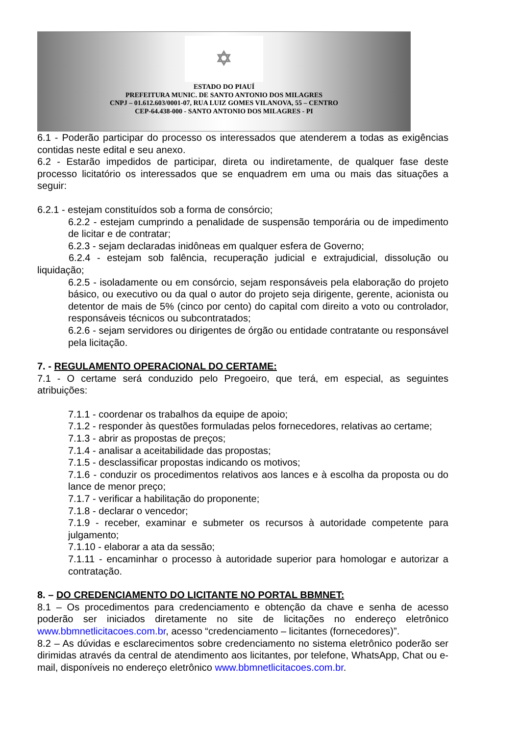✡
ESTADO DO PIAUÍ
PREFEITURA MUNIC. DE SANTO ANTONIO DOS MILAGRES
CNPJ – 01.612.603/0001-07, RUA LUIZ GOMES VILANOVA, 55 – CENTRO
CEP-64.438-000 - SANTO ANTONIO DOS MILAGRES - PI
6.1 - Poderão participar do processo os interessados que atenderem a todas as exigências contidas neste edital e seu anexo.
6.2 - Estarão impedidos de participar, direta ou indiretamente, de qualquer fase deste processo licitatório os interessados que se enquadrem em uma ou mais das situações a seguir:
6.2.1 - estejam constituídos sob a forma de consórcio;
6.2.2 - estejam cumprindo a penalidade de suspensão temporária ou de impedimento de licitar e de contratar;
6.2.3 - sejam declaradas inidôneas em qualquer esfera de Governo;
6.2.4 - estejam sob falência, recuperação judicial e extrajudicial, dissolução ou liquidação;
6.2.5 - isoladamente ou em consórcio, sejam responsáveis pela elaboração do projeto básico, ou executivo ou da qual o autor do projeto seja dirigente, gerente, acionista ou detentor de mais de 5% (cinco por cento) do capital com direito a voto ou controlador, responsáveis técnicos ou subcontratados;
6.2.6 - sejam servidores ou dirigentes de órgão ou entidade contratante ou responsável pela licitação.
7. - REGULAMENTO OPERACIONAL DO CERTAME:
7.1 - O certame será conduzido pelo Pregoeiro, que terá, em especial, as seguintes atribuições:
7.1.1 - coordenar os trabalhos da equipe de apoio;
7.1.2 - responder às questões formuladas pelos fornecedores, relativas ao certame;
7.1.3 - abrir as propostas de preços;
7.1.4 - analisar a aceitabilidade das propostas;
7.1.5 - desclassificar propostas indicando os motivos;
7.1.6 - conduzir os procedimentos relativos aos lances e à escolha da proposta ou do lance de menor preço;
7.1.7 - verificar a habilitação do proponente;
7.1.8 - declarar o vencedor;
7.1.9 - receber, examinar e submeter os recursos à autoridade competente para julgamento;
7.1.10 - elaborar a ata da sessão;
7.1.11 - encaminhar o processo à autoridade superior para homologar e autorizar a contratação.
8. – DO CREDENCIAMENTO DO LICITANTE NO PORTAL BBMNET:
8.1 – Os procedimentos para credenciamento e obtenção da chave e senha de acesso poderão ser iniciados diretamente no site de licitações no endereço eletrônico www.bbmnetlicitacoes.com.br, acesso “credenciamento – licitantes (fornecedores)”.
8.2 – As dúvidas e esclarecimentos sobre credenciamento no sistema eletrônico poderão ser dirimidas através da central de atendimento aos licitantes, por telefone, WhatsApp, Chat ou e-mail, disponíveis no endereço eletrônico www.bbmnetlicitacoes.com.br.